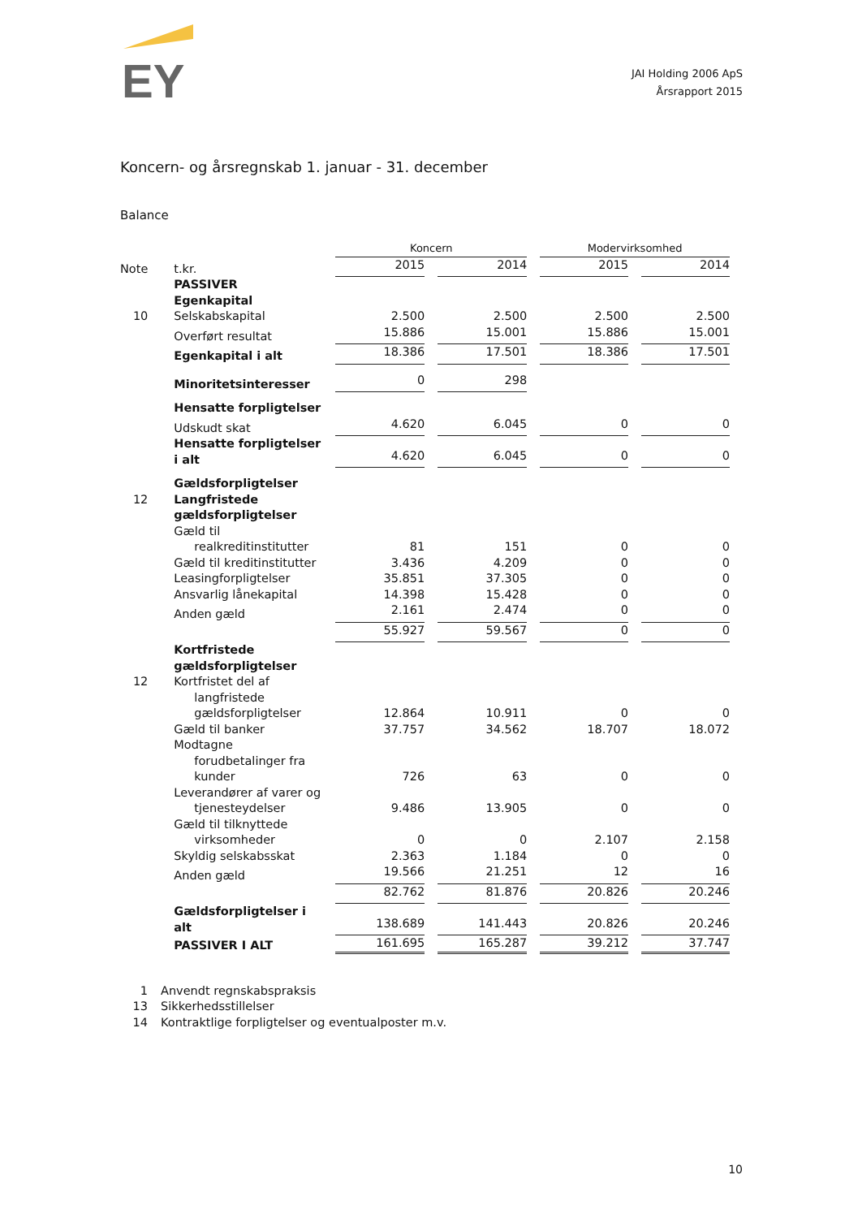EY
JAI Holding 2006 ApS
Årsrapport 2015
Koncern- og årsregnskab 1. januar - 31. december
Balance
| | | Koncern | | Modervirksomhed | |
| --- | --- | --- | --- | --- | --- |
| Note | t.kr. | 2015 | 2014 | 2015 | 2014 |
| | PASSIVER | | | | |
| | Egenkapital | | | | |
| 10 | Selskabskapital | 2.500 | 2.500 | 2.500 | 2.500 |
| | Overført resultat | 15.886 | 15.001 | 15.886 | 15.001 |
| | Egenkapital i alt | 18.386 | 17.501 | 18.386 | 17.501 |
| | Minoritetsinteresser | 0 | 298 | | |
| | Hensatte forpligtelser | | | | |
| | Udskudt skat | 4.620 | 6.045 | 0 | 0 |
| | Hensatte forpligtelser i alt | 4.620 | 6.045 | 0 | 0 |
| | Gældsforpligtelser | | | | |
| 12 | Langfristede gældsforpligtelser | | | | |
| | Gæld til realkreditinstitutter | 81 | 151 | 0 | 0 |
| | Gæld til kreditinstitutter | 3.436 | 4.209 | 0 | 0 |
| | Leasingforpligtelser | 35.851 | 37.305 | 0 | 0 |
| | Ansvarlig lånekapital | 14.398 | 15.428 | 0 | 0 |
| | Anden gæld | 2.161 | 2.474 | 0 | 0 |
| | | 55.927 | 59.567 | 0 | 0 |
| | Kortfristede gældsforpligtelser | | | | |
| 12 | Kortfristet del af langfristede gældsforpligtelser | 12.864 | 10.911 | 0 | 0 |
| | Gæld til banker | 37.757 | 34.562 | 18.707 | 18.072 |
| | Modtagne forudbetalinger fra kunder | 726 | 63 | 0 | 0 |
| | Leverandører af varer og tjenesteydelser | 9.486 | 13.905 | 0 | 0 |
| | Gæld til tilknyttede virksomheder | 0 | 0 | 2.107 | 2.158 |
| | Skyldig selskabsskat | 2.363 | 1.184 | 0 | 0 |
| | Anden gæld | 19.566 | 21.251 | 12 | 16 |
| | | 82.762 | 81.876 | 20.826 | 20.246 |
| | Gældsforpligtelser i alt | 138.689 | 141.443 | 20.826 | 20.246 |
| | PASSIVER I ALT | 161.695 | 165.287 | 39.212 | 37.747 |
1 Anvendt regnskabspraksis
13 Sikkerhedsstillelser
14 Kontraktlige forpligtelser og eventualposter m.v.
10